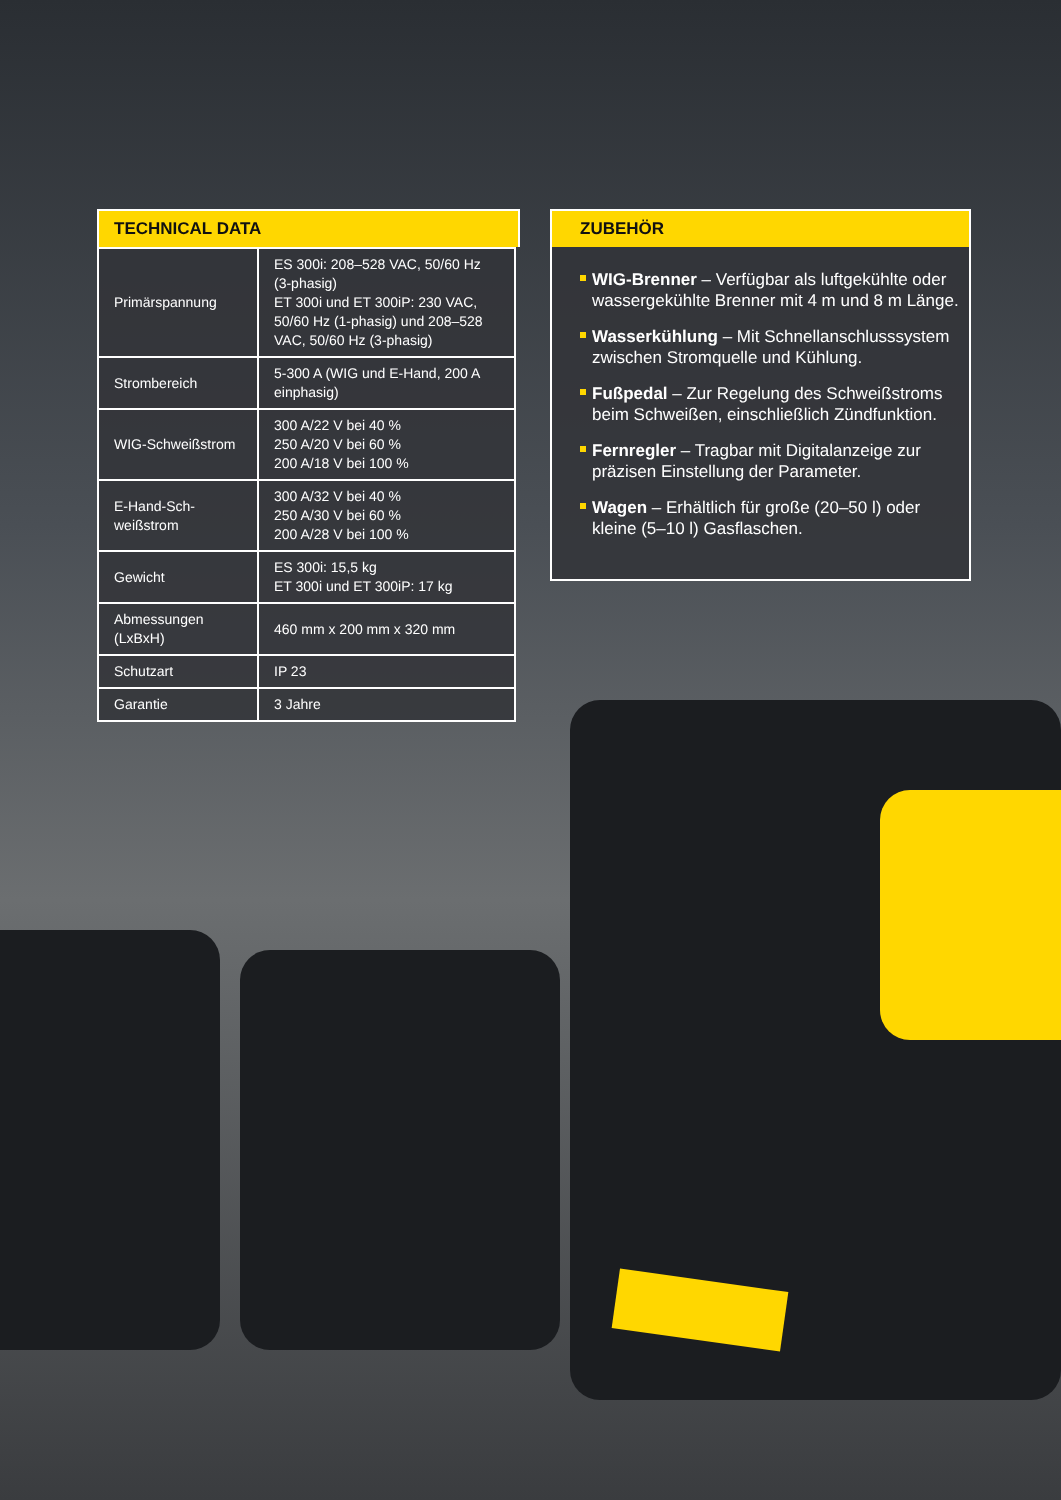TECHNICAL DATA
| Primärspannung | ES 300i: 208–528 VAC, 50/60 Hz (3-phasig) ET 300i und ET 300iP: 230 VAC, 50/60 Hz (1-phasig) und 208–528 VAC, 50/60 Hz (3-phasig) |
| Strombereich | 5-300 A (WIG und E-Hand, 200 A einphasig) |
| WIG-Schweißstrom | 300 A/22 V bei 40 % 250 A/20 V bei 60 % 200 A/18 V bei 100 % |
| E-Hand-Sch- weißstrom | 300 A/32 V bei 40 % 250 A/30 V bei 60 % 200 A/28 V bei 100 % |
| Gewicht | ES 300i: 15,5 kg ET 300i und ET 300iP: 17 kg |
| Abmessungen (LxBxH) | 460 mm x 200 mm x 320 mm |
| Schutzart | IP 23 |
| Garantie | 3 Jahre |
ZUBEHÖR
WIG-Brenner – Verfügbar als luftgekühlte oder wassergekühlte Brenner mit 4 m und 8 m Länge.
Wasserkühlung – Mit Schnellanschlusssystem zwischen Stromquelle und Kühlung.
Fußpedal – Zur Regelung des Schweißstroms beim Schweißen, einschließlich Zündfunktion.
Fernregler – Tragbar mit Digitalanzeige zur präzisen Einstellung der Parameter.
Wagen – Erhältlich für große (20–50 l) oder kleine (5–10 l) Gasflaschen.